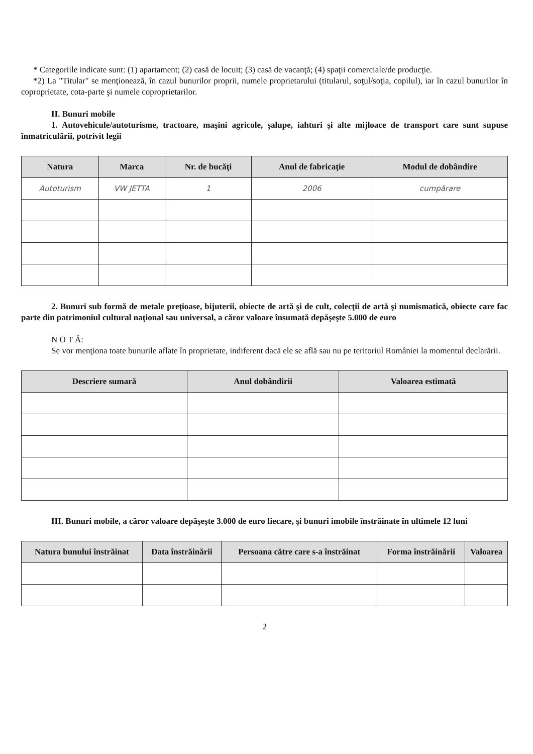* Categoriile indicate sunt: (1) apartament; (2) casă de locuit; (3) casă de vacanţă; (4) spaţii comerciale/de producţie.
*2) La "Titular" se menţionează, în cazul bunurilor proprii, numele proprietarului (titularul, soţul/soţia, copilul), iar în cazul bunurilor în coproprietate, cota-parte şi numele coproprietarilor.
II. Bunuri mobile
1. Autovehicule/autoturisme, tractoare, maşini agricole, şalupe, iahturi şi alte mijloace de transport care sunt supuse înmatriculării, potrivit legii
| Natura | Marca | Nr. de bucăţi | Anul de fabricaţie | Modul de dobândire |
| --- | --- | --- | --- | --- |
| Autoturism | VW JETTA | 1 | 2006 | cumpărare |
2. Bunuri sub formă de metale preţioase, bijuterii, obiecte de artă şi de cult, colecţii de artă şi numismatică, obiecte care fac parte din patrimoniul cultural naţional sau universal, a căror valoare însumată depăşeşte 5.000 de euro
N O T Ă:
Se vor menţiona toate bunurile aflate în proprietate, indiferent dacă ele se află sau nu pe teritoriul României la momentul declarării.
| Descriere sumară | Anul dobândirii | Valoarea estimată |
| --- | --- | --- |
III. Bunuri mobile, a căror valoare depăşeşte 3.000 de euro fiecare, şi bunuri imobile înstrăinate în ultimele 12 luni
| Natura bunului înstrăinat | Data înstrăinării | Persoana către care s-a înstrăinat | Forma înstrăinării | Valoarea |
| --- | --- | --- | --- | --- |
2